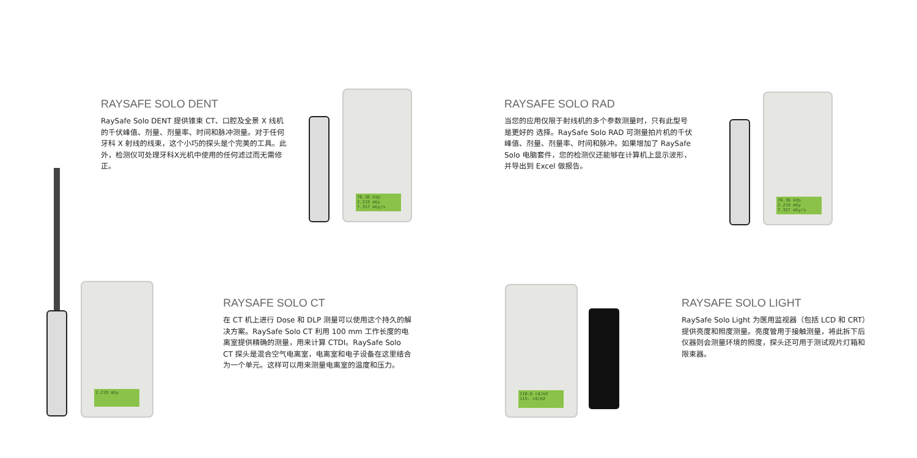RAYSAFE SOLO DENT
RaySafe Solo DENT 提供锥束 CT、口腔及全景 X 线机的千伏峰值、剂量、剂量率、时间和脉冲测量。对于任何牙科 X 射线的线束，这个小巧的探头是个完美的工具。此外，检测仪可处理牙科X光机中使用的任何滤过而无需修正。
RAYSAFE SOLO RAD
当您的应用仅限于射线机的多个参数测量时，只有此型号是更好的 选择。RaySafe Solo RAD 可测量拍片机的千伏峰值、剂量、剂量率、时间和脉冲。如果增加了 RaySafe Solo 电脑套件，您的检测仪还能够在计算机上显示波形，并导出到 Excel 做报告。
RAYSAFE SOLO CT
在 CT 机上进行 Dose 和 DLP 测量可以使用这个持久的解决方案。RaySafe Solo CT 利用 100 mm 工作长度的电离室提供精确的测量，用来计算 CTDI。RaySafe Solo CT 探头是混合空气电离室，电离室和电子设备在这里结合为一个单元。这样可以用来测量电离室的温度和压力。
RAYSAFE SOLO LIGHT
RaySafe Solo Light 为医用监视器（包括 LCD 和 CRT）提供亮度和照度测量。亮度管用于接触测量，将此拆下后仪器则会测量环境的照度，探头还可用于测试观片灯箱和限束器。
76.30 kVp
2.219 mGy
7.357 mGy/s
76.30 kVp
2.219 mGy
7.357 mGy/s
2.219 mGy
110.6 cd/m2
115. cd/m2